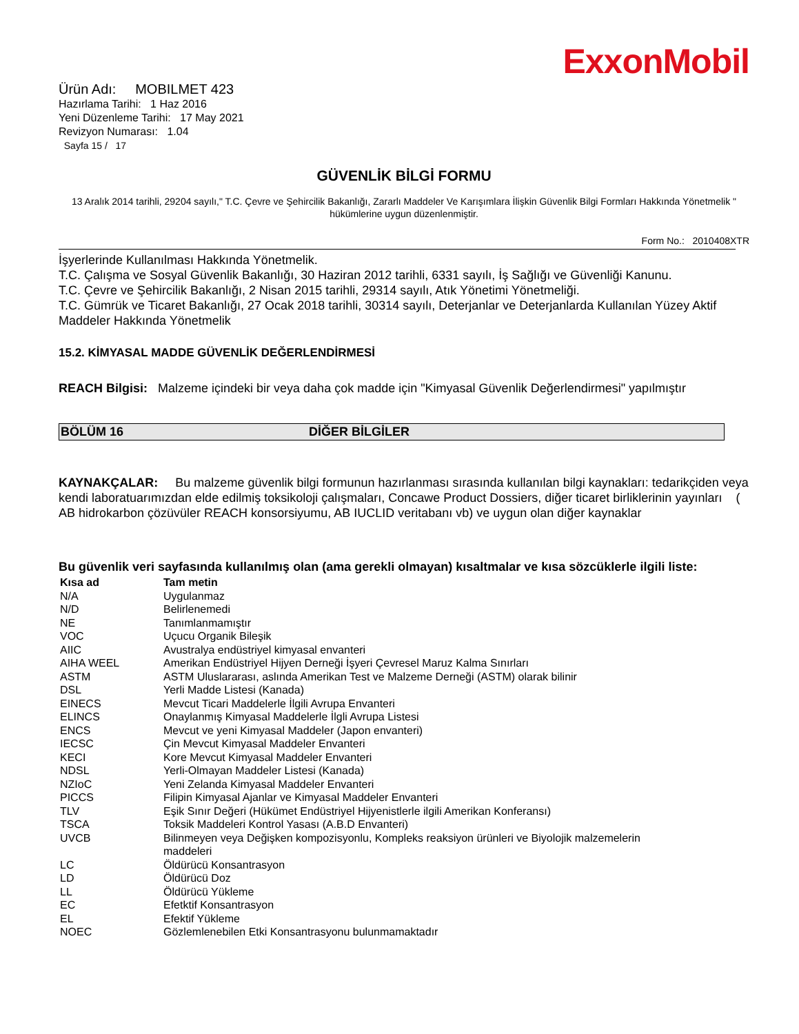ExxonMobil
Ürün Adı: MOBILMET 423
Hazırlama Tarihi: 1 Haz 2016
Yeni Düzenleme Tarihi: 17 May 2021
Revizyon Numarası: 1.04
Sayfa 15 / 17
GÜVENLİK BİLGİ FORMU
13 Aralık 2014 tarihli, 29204 sayılı," T.C. Çevre ve Şehircilik Bakanlığı, Zararlı Maddeler Ve Karışımlara İlişkin Güvenlik Bilgi Formları Hakkında Yönetmelik " hükümlerine uygun düzenlenmiştir.
Form No.: 2010408XTR
İşyerlerinde Kullanılması Hakkında Yönetmelik.
T.C. Çalışma ve Sosyal Güvenlik Bakanlığı, 30 Haziran 2012 tarihli, 6331 sayılı, İş Sağlığı ve Güvenliği Kanunu.
T.C. Çevre ve Şehircilik Bakanlığı, 2 Nisan 2015 tarihli, 29314 sayılı, Atık Yönetimi Yönetmeliği.
T.C. Gümrük ve Ticaret Bakanlığı, 27 Ocak 2018 tarihli, 30314 sayılı, Deterjanlar ve Deterjanlarda Kullanılan Yüzey Aktif Maddeler Hakkında Yönetmelik
15.2. KİMYASAL MADDE GÜVENLİK DEĞERLENDİRMESİ
REACH Bilgisi: Malzeme içindeki bir veya daha çok madde için "Kimyasal Güvenlik Değerlendirmesi" yapılmıştır
BÖLÜM 16 DİĞER BİLGİLER
KAYNAKÇALAR: Bu malzeme güvenlik bilgi formunun hazırlanması sırasında kullanılan bilgi kaynakları: tedarikçiden veya kendi laboratuarımızdan elde edilmiş toksikoloji çalışmaları, Concawe Product Dossiers, diğer ticaret birliklerinin yayınları ( AB hidrokarbon çözüvüler REACH konsorsiyumu, AB IUCLID veritabanı vb) ve uygun olan diğer kaynaklar
Bu güvenlik veri sayfasında kullanılmış olan (ama gerekli olmayan) kısaltmalar ve kısa sözcüklerle ilgili liste:
| Kısa ad | Tam metin |
| --- | --- |
| N/A | Uygulanmaz |
| N/D | Belirlenemedi |
| NE | Tanımlanmamıştır |
| VOC | Uçucu Organik Bileşik |
| AIIC | Avustralya endüstriyel kimyasal envanteri |
| AIHA WEEL | Amerikan Endüstriyel Hijyen Derneği İşyeri Çevresel Maruz Kalma Sınırları |
| ASTM | ASTM Uluslararası, aslında Amerikan Test ve Malzeme Derneği (ASTM) olarak bilinir |
| DSL | Yerli Madde Listesi (Kanada) |
| EINECS | Mevcut Ticari Maddelerle İlgili Avrupa Envanteri |
| ELINCS | Onaylanmış Kimyasal Maddelerle İlgli Avrupa Listesi |
| ENCS | Mevcut ve yeni Kimyasal Maddeler (Japon envanteri) |
| IECSC | Çin Mevcut Kimyasal Maddeler Envanteri |
| KECI | Kore Mevcut Kimyasal Maddeler Envanteri |
| NDSL | Yerli-Olmayan Maddeler Listesi (Kanada) |
| NZIoC | Yeni Zelanda Kimyasal Maddeler Envanteri |
| PICCS | Filipin Kimyasal Ajanlar ve Kimyasal Maddeler Envanteri |
| TLV | Eşik Sınır Değeri (Hükümet Endüstriyel Hijyenistlerle ilgili Amerikan Konferansı) |
| TSCA | Toksik Maddeleri Kontrol Yasası (A.B.D Envanteri) |
| UVCB | Bilinmeyen veya Değişken kompozisyonlu, Kompleks reaksiyon ürünleri ve Biyolojik malzemelerin maddeleri |
| LC | Öldürücü Konsantrasyon |
| LD | Öldürücü Doz |
| LL | Öldürücü Yükleme |
| EC | Efetktif Konsantrasyon |
| EL | Efektif Yükleme |
| NOEC | Gözlemlenebilen Etki Konsantrasyonu bulunmamaktadır |